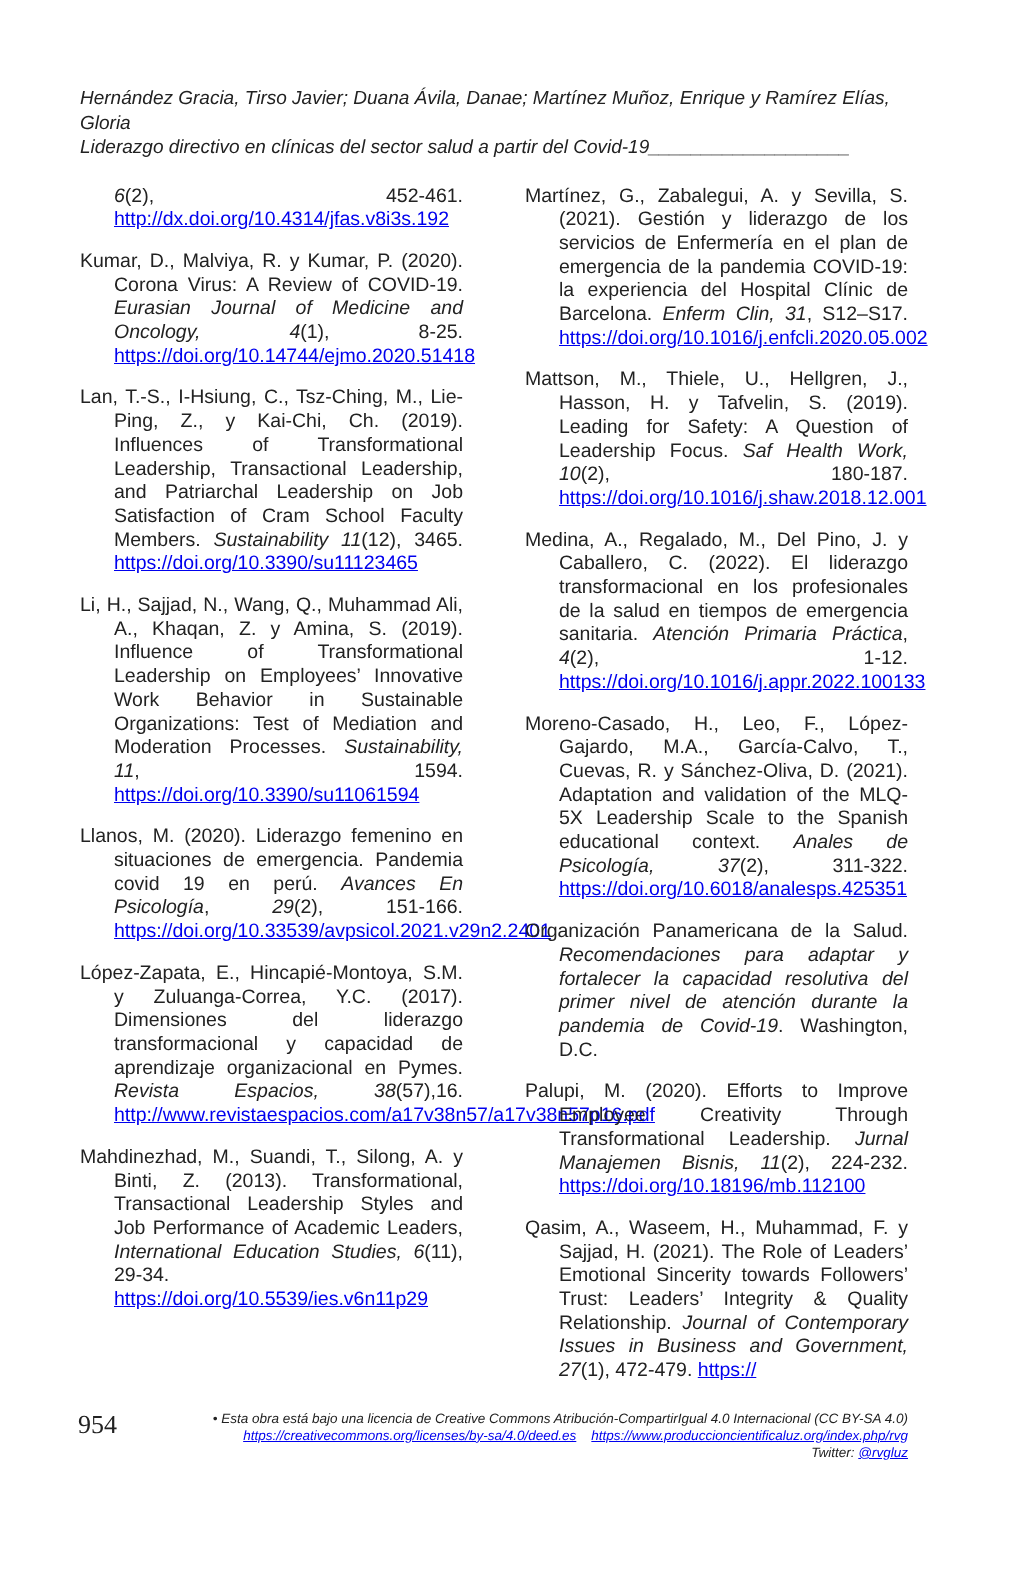Hernández Gracia, Tirso Javier; Duana Ávila, Danae; Martínez Muñoz, Enrique y Ramírez Elías, Gloria
Liderazgo directivo en clínicas del sector salud a partir del Covid-19___________________
6(2), 452-461. http://dx.doi.org/10.4314/jfas.v8i3s.192
Kumar, D., Malviya, R. y Kumar, P. (2020). Corona Virus: A Review of COVID-19. Eurasian Journal of Medicine and Oncology, 4(1), 8-25. https://doi.org/10.14744/ejmo.2020.51418
Lan, T.-S., I-Hsiung, C., Tsz-Ching, M., Lie-Ping, Z., y Kai-Chi, Ch. (2019). Influences of Transformational Leadership, Transactional Leadership, and Patriarchal Leadership on Job Satisfaction of Cram School Faculty Members. Sustainability 11(12), 3465. https://doi.org/10.3390/su11123465
Li, H., Sajjad, N., Wang, Q., Muhammad Ali, A., Khaqan, Z. y Amina, S. (2019). Influence of Transformational Leadership on Employees’ Innovative Work Behavior in Sustainable Organizations: Test of Mediation and Moderation Processes. Sustainability, 11, 1594. https://doi.org/10.3390/su11061594
Llanos, M. (2020). Liderazgo femenino en situaciones de emergencia. Pandemia covid 19 en perú. Avances En Psicología, 29(2), 151-166. https://doi.org/10.33539/avpsicol.2021.v29n2.2401
López-Zapata, E., Hincapié-Montoya, S.M. y Zuluanga-Correa, Y.C. (2017). Dimensiones del liderazgo transformacional y capacidad de aprendizaje organizacional en Pymes. Revista Espacios, 38(57),16. http://www.revistaespacios.com/a17v38n57/a17v38n57p16.pdf
Mahdinezhad, M., Suandi, T., Silong, A. y Binti, Z. (2013). Transformational, Transactional Leadership Styles and Job Performance of Academic Leaders, International Education Studies, 6(11), 29-34. https://doi.org/10.5539/ies.v6n11p29
Martínez, G., Zabalegui, A. y Sevilla, S. (2021). Gestión y liderazgo de los servicios de Enfermería en el plan de emergencia de la pandemia COVID-19: la experiencia del Hospital Clínic de Barcelona. Enferm Clin, 31, S12–S17. https://doi.org/10.1016/j.enfcli.2020.05.002
Mattson, M., Thiele, U., Hellgren, J., Hasson, H. y Tafvelin, S. (2019). Leading for Safety: A Question of Leadership Focus. Saf Health Work, 10(2), 180-187. https://doi.org/10.1016/j.shaw.2018.12.001
Medina, A., Regalado, M., Del Pino, J. y Caballero, C. (2022). El liderazgo transformacional en los profesionales de la salud en tiempos de emergencia sanitaria. Atención Primaria Práctica, 4(2), 1-12. https://doi.org/10.1016/j.appr.2022.100133
Moreno-Casado, H., Leo, F., López-Gajardo, M.A., García-Calvo, T., Cuevas, R. y Sánchez-Oliva, D. (2021). Adaptation and validation of the MLQ-5X Leadership Scale to the Spanish educational context. Anales de Psicología, 37(2), 311-322. https://doi.org/10.6018/analesps.425351
Organización Panamericana de la Salud. Recomendaciones para adaptar y fortalecer la capacidad resolutiva del primer nivel de atención durante la pandemia de Covid-19. Washington, D.C.
Palupi, M. (2020). Efforts to Improve Employee Creativity Through Transformational Leadership. Jurnal Manajemen Bisnis, 11(2), 224-232. https://doi.org/10.18196/mb.112100
Qasim, A., Waseem, H., Muhammad, F. y Sajjad, H. (2021). The Role of Leaders’ Emotional Sincerity towards Followers’ Trust: Leaders’ Integrity & Quality Relationship. Journal of Contemporary Issues in Business and Government, 27(1), 472-479. https://
954
• Esta obra está bajo una licencia de Creative Commons Atribución-CompartirIgual 4.0 Internacional (CC BY-SA 4.0)
https://creativecommons.org/licenses/by-sa/4.0/deed.es https://www.produccioncientificaluz.org/index.php/rvg
Twitter: @rvgluz